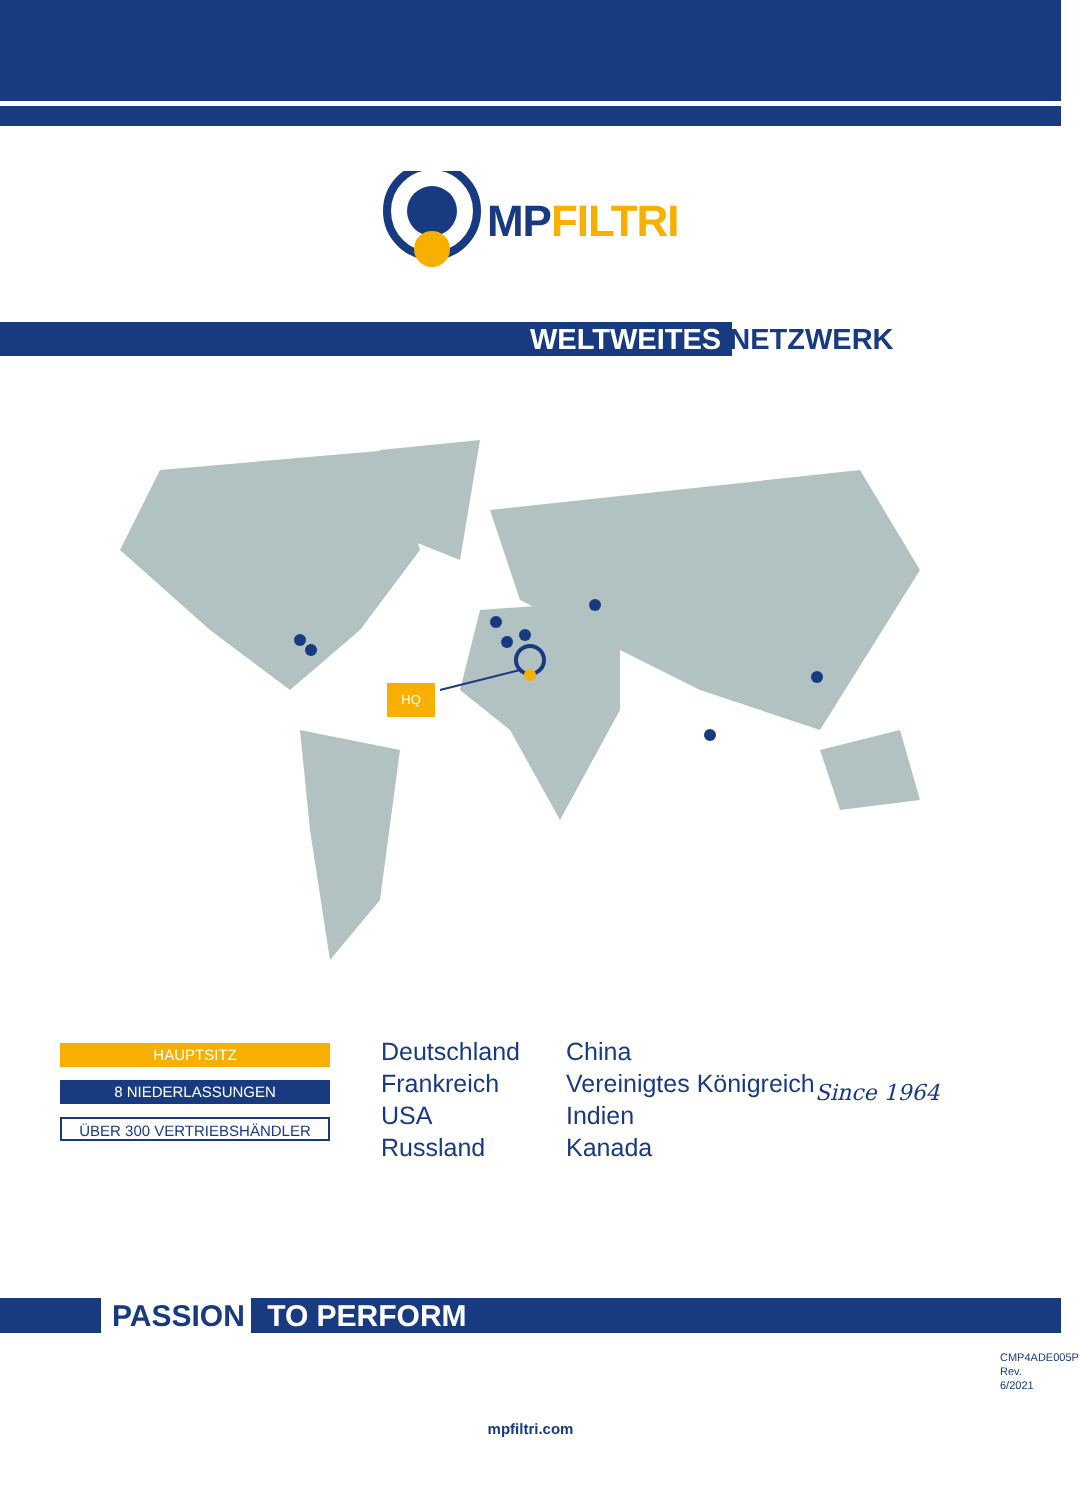MP FILTRI
WELTWEITES NETZWERK
HQ
HAUPTSITZ
8 NIEDERLASSUNGEN
ÜBER 300 VERTRIEBSHÄNDLER
Deutschland
Frankreich
USA
Russland
China
Vereinigtes Königreich
Indien
Kanada
Since 1964
PASSION TO PERFORM
mpfiltri.com
CMP4ADE005P
Rev. 6/2021